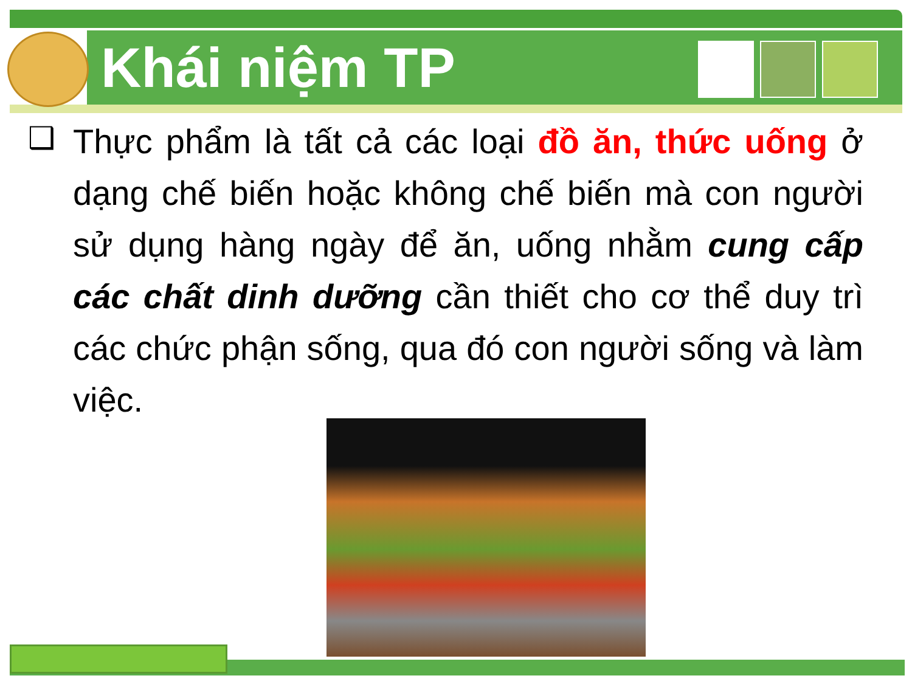Khái niệm TP
❑
Thực phẩm là tất cả các loại đồ ăn, thức uống ở dạng chế biến hoặc không chế biến mà con người sử dụng hàng ngày để ăn, uống nhằm cung cấp các chất dinh dưỡng cần thiết cho cơ thể duy trì các chức phận sống, qua đó con người sống và làm việc.